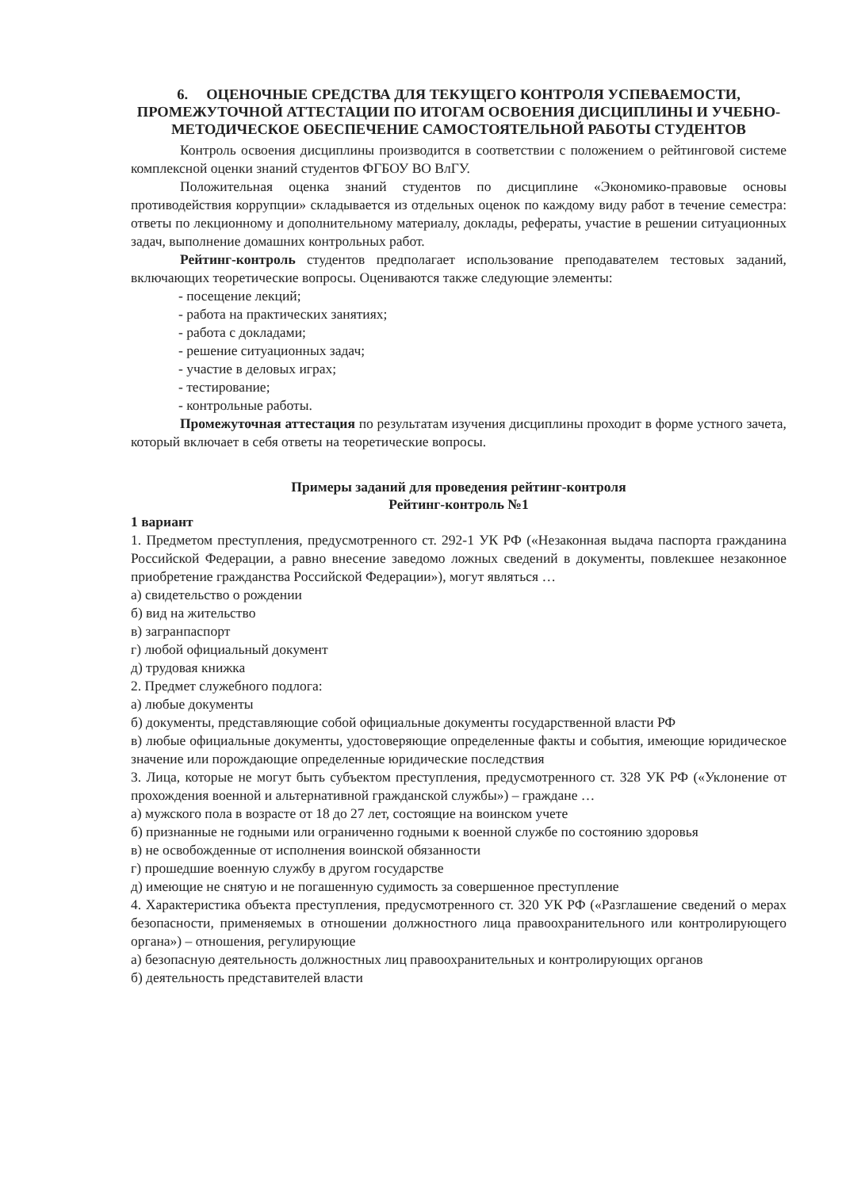6. ОЦЕНОЧНЫЕ СРЕДСТВА ДЛЯ ТЕКУЩЕГО КОНТРОЛЯ УСПЕВАЕМОСТИ, ПРОМЕЖУТОЧНОЙ АТТЕСТАЦИИ ПО ИТОГАМ ОСВОЕНИЯ ДИСЦИПЛИНЫ И УЧЕБНО-МЕТОДИЧЕСКОЕ ОБЕСПЕЧЕНИЕ САМОСТОЯТЕЛЬНОЙ РАБОТЫ СТУДЕНТОВ
Контроль освоения дисциплины производится в соответствии с положением о рейтинговой системе комплексной оценки знаний студентов ФГБОУ ВО ВлГУ.
Положительная оценка знаний студентов по дисциплине «Экономико-правовые основы противодействия коррупции» складывается из отдельных оценок по каждому виду работ в течение семестра: ответы по лекционному и дополнительному материалу, доклады, рефераты, участие в решении ситуационных задач, выполнение домашних контрольных работ.
Рейтинг-контроль студентов предполагает использование преподавателем тестовых заданий, включающих теоретические вопросы. Оцениваются также следующие элементы:
- посещение лекций;
- работа на практических занятиях;
- работа с докладами;
- решение ситуационных задач;
- участие в деловых играх;
- тестирование;
- контрольные работы.
Промежуточная аттестация по результатам изучения дисциплины проходит в форме устного зачета, который включает в себя ответы на теоретические вопросы.
Примеры заданий для проведения рейтинг-контроля
Рейтинг-контроль №1
1 вариант
1. Предметом преступления, предусмотренного ст. 292-1 УК РФ («Незаконная выдача паспорта гражданина Российской Федерации, а равно внесение заведомо ложных сведений в документы, повлекшее незаконное приобретение гражданства Российской Федерации»), могут являться …
а) свидетельство о рождении
б) вид на жительство
в) загранпаспорт
г) любой официальный документ
д) трудовая книжка
2. Предмет служебного подлога:
а) любые документы
б) документы, представляющие собой официальные документы государственной власти РФ
в) любые официальные документы, удостоверяющие определенные факты и события, имеющие юридическое значение или порождающие определенные юридические последствия
3. Лица, которые не могут быть субъектом преступления, предусмотренного ст. 328 УК РФ («Уклонение от прохождения военной и альтернативной гражданской службы») – граждане …
а) мужского пола в возрасте от 18 до 27 лет, состоящие на воинском учете
б) признанные не годными или ограниченно годными к военной службе по состоянию здоровья
в) не освобожденные от исполнения воинской обязанности
г) прошедшие военную службу в другом государстве
д) имеющие не снятую и не погашенную судимость за совершенное преступление
4. Характеристика объекта преступления, предусмотренного ст. 320 УК РФ («Разглашение сведений о мерах безопасности, применяемых в отношении должностного лица правоохранительного или контролирующего органа») – отношения, регулирующие
а) безопасную деятельность должностных лиц правоохранительных и контролирующих органов
б) деятельность представителей власти